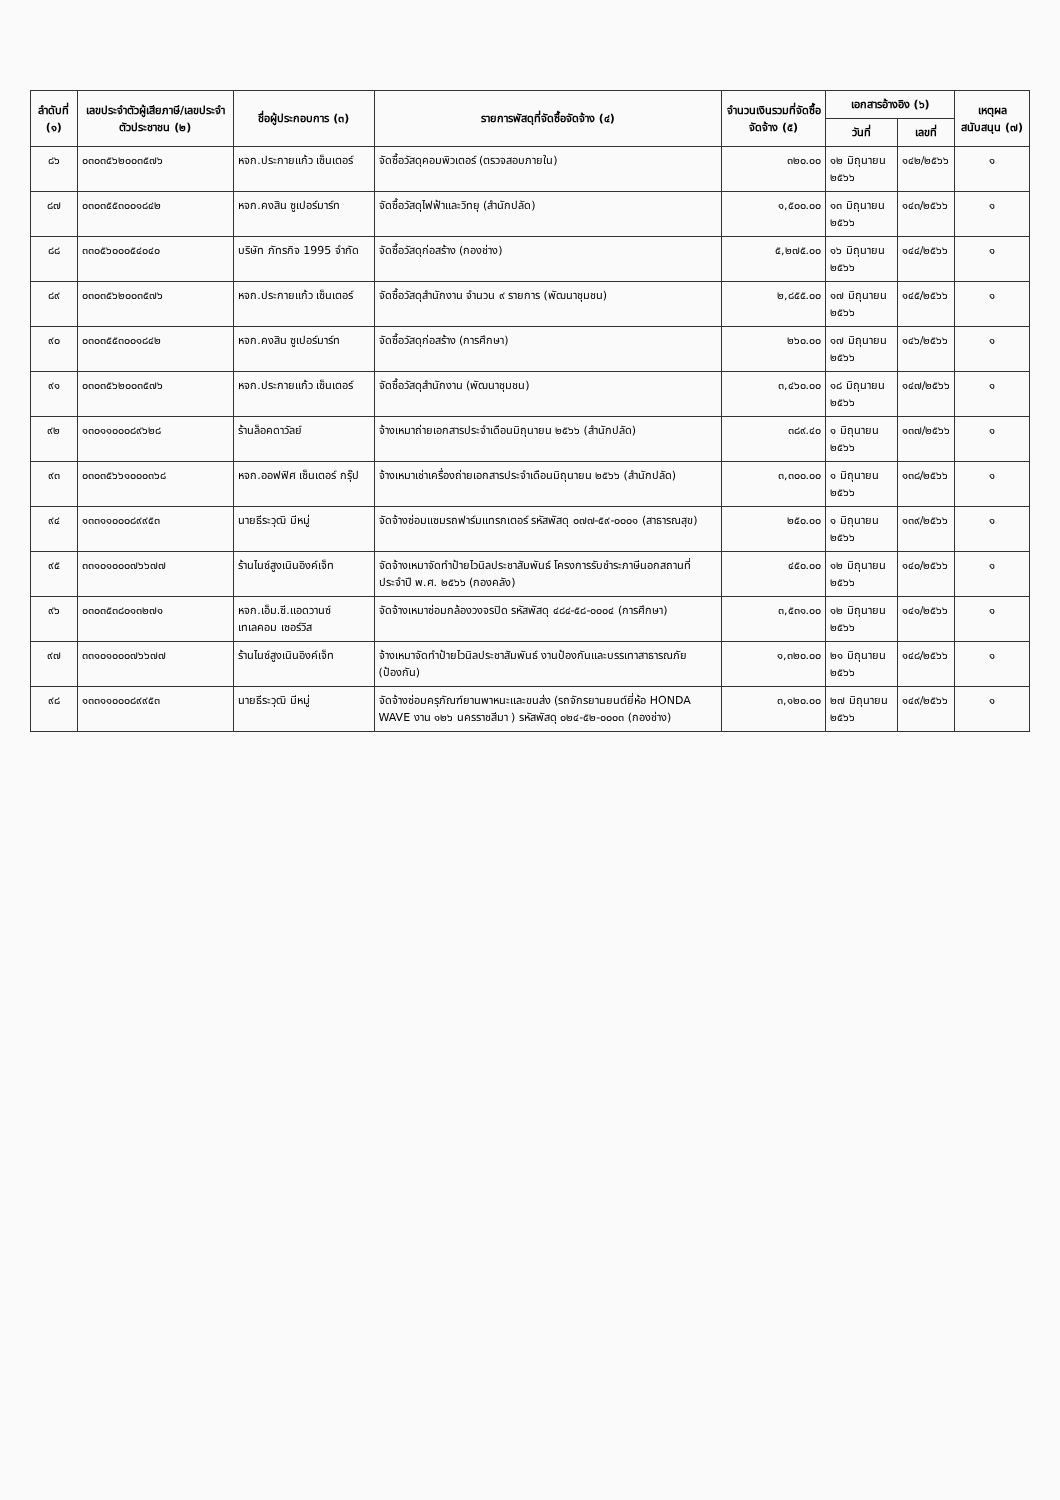| ลำดับที่ (๑) | เลขประจำตัวผู้เสียภาษี/เลขประจำตัวประชาชน (๒) | ชื่อผู้ประกอบการ (๓) | รายการพัสดุที่จัดซื้อจัดจ้าง (๔) | จำนวนเงินรวมที่จัดซื้อจัดจ้าง (๕) | เอกสารอ้างอิง (๖) | | เหตุผลสนับสนุน (๗) |
| --- | --- | --- | --- | --- | --- | --- | --- |
| | | | | | วันที่ | เลขที่ | |
| ๘๖ | ๐๓๐๓๕๖๒๐๐๓๕๗๖ | หจก.ประกายแก้ว เซ็นเตอร์ | จัดซื้อวัสดุคอมพิวเตอร์ (ตรวจสอบภายใน) | ๓๒๐.๐๐ | ๑๒ มิถุนายน ๒๕๖๖ | ๑๔๒/๒๕๖๖ | ๑ |
| ๘๗ | ๐๓๐๓๕๕๓๐๐๑๘๔๒ | หจก.คงสิน ซูเปอร์มาร์ท | จัดซื้อวัสดุไฟฟ้าและวิทยุ (สำนักปลัด) | ๑,๕๐๐.๐๐ | ๑๓ มิถุนายน ๒๕๖๖ | ๑๔๓/๒๕๖๖ | ๑ |
| ๘๘ | ๓๓๐๕๖๐๐๐๕๔๐๔๐ | บริษัท ภัทรกิจ 1995 จำกัด | จัดซื้อวัสดุก่อสร้าง (กองช่าง) | ๕,๒๗๕.๐๐ | ๑๖ มิถุนายน ๒๕๖๖ | ๑๔๔/๒๕๖๖ | ๑ |
| ๘๙ | ๐๓๐๓๕๖๒๐๐๓๕๗๖ | หจก.ประกายแก้ว เซ็นเตอร์ | จัดซื้อวัสดุสำนักงาน จำนวน ๙ รายการ (พัฒนาชุมชน) | ๒,๘๕๕.๐๐ | ๑๗ มิถุนายน ๒๕๖๖ | ๑๔๕/๒๕๖๖ | ๑ |
| ๙๐ | ๐๓๐๓๕๕๓๐๐๑๘๔๒ | หจก.คงสิน ซูเปอร์มาร์ท | จัดซื้อวัสดุก่อสร้าง (การศึกษา) | ๒๖๐.๐๐ | ๑๗ มิถุนายน ๒๕๖๖ | ๑๔๖/๒๕๖๖ | ๑ |
| ๙๑ | ๐๓๐๓๕๖๒๐๐๓๕๗๖ | หจก.ประกายแก้ว เซ็นเตอร์ | จัดซื้อวัสดุสำนักงาน (พัฒนาชุมชน) | ๓,๔๖๐.๐๐ | ๑๘ มิถุนายน ๒๕๖๖ | ๑๔๗/๒๕๖๖ | ๑ |
| ๙๒ | ๑๓๐๑๑๐๐๐๘๙๖๒๘ | ร้านล็อคดาวัลย์ | จ้างเหมาถ่ายเอกสารประจำเดือนมิถุนายน ๒๕๖๖ (สำนักปลัด) | ๓๘๙.๔๐ | ๑ มิถุนายน ๒๕๖๖ | ๑๓๗/๒๕๖๖ | ๑ |
| ๙๓ | ๐๓๐๓๕๖๖๑๐๐๐๓๖๘ | หจก.ออฟฟิศ เซ็นเตอร์ กรุ๊ป | จ้างเหมาเช่าเครื่องถ่ายเอกสารประจำเดือนมิถุนายน ๒๕๖๖ (สำนักปลัด) | ๓,๓๐๐.๐๐ | ๑ มิถุนายน ๒๕๖๖ | ๑๓๘/๒๕๖๖ | ๑ |
| ๙๔ | ๑๓๓๑๑๐๐๐๘๙๙๕๓ | นายธีระวุฒิ มีหมู่ | จัดจ้างซ่อมแซมรถฟาร์มแทรกเตอร์ รหัสพัสดุ ๐๗๗-๕๙-๐๐๐๑ (สาธารณสุข) | ๒๕๐.๐๐ | ๑ มิถุนายน ๒๕๖๖ | ๑๓๙/๒๕๖๖ | ๑ |
| ๙๕ | ๓๓๑๐๑๐๐๐๗๖๖๗๗ | ร้านไนซ์สูงเนินอิงค์เจ็ท | จัดจ้างเหมาจัดทำป้ายไวนิลประชาสัมพันธ์ โครงการรับชำระภาษีนอกสถานที่ ประจำปี พ.ศ. ๒๕๖๖ (กองคลัง) | ๔๕๐.๐๐ | ๑๒ มิถุนายน ๒๕๖๖ | ๑๔๐/๒๕๖๖ | ๑ |
| ๙๖ | ๐๓๐๓๕๓๘๐๑๓๒๗๑ | หจก.เอ็ม.ซี.แอดวานซ์ เทเลคอม เซอร์วิส | จัดจ้างเหมาซ่อมกล้องวงจรปิด รหัสพัสดุ ๔๘๔-๕๘-๐๐๐๔ (การศึกษา) | ๓,๕๓๑.๐๐ | ๑๒ มิถุนายน ๒๕๖๖ | ๑๔๑/๒๕๖๖ | ๑ |
| ๙๗ | ๓๓๑๐๑๐๐๐๗๖๖๗๗ | ร้านไนซ์สูงเนินอิงค์เจ็ท | จ้างเหมาจัดทำป้ายไวนิลประชาสัมพันธ์ งานป้องกันและบรรเทาสาธารณภัย (ป้องกัน) | ๑,๓๒๐.๐๐ | ๒๑ มิถุนายน ๒๕๖๖ | ๑๔๘/๒๕๖๖ | ๑ |
| ๙๘ | ๑๓๓๑๑๐๐๐๘๙๙๕๓ | นายธีระวุฒิ มีหมู่ | จัดจ้างซ่อมครุภัณฑ์ยานพาหนะและขนส่ง (รถจักรยานยนต์ยี่ห้อ HONDA WAVE งาน ๑๒๖ นครราชสีมา ) รหัสพัสดุ ๐๒๔-๕๒-๐๐๐๓ (กองช่าง) | ๓,๑๒๐.๐๐ | ๒๗ มิถุนายน ๒๕๖๖ | ๑๔๙/๒๕๖๖ | ๑ |